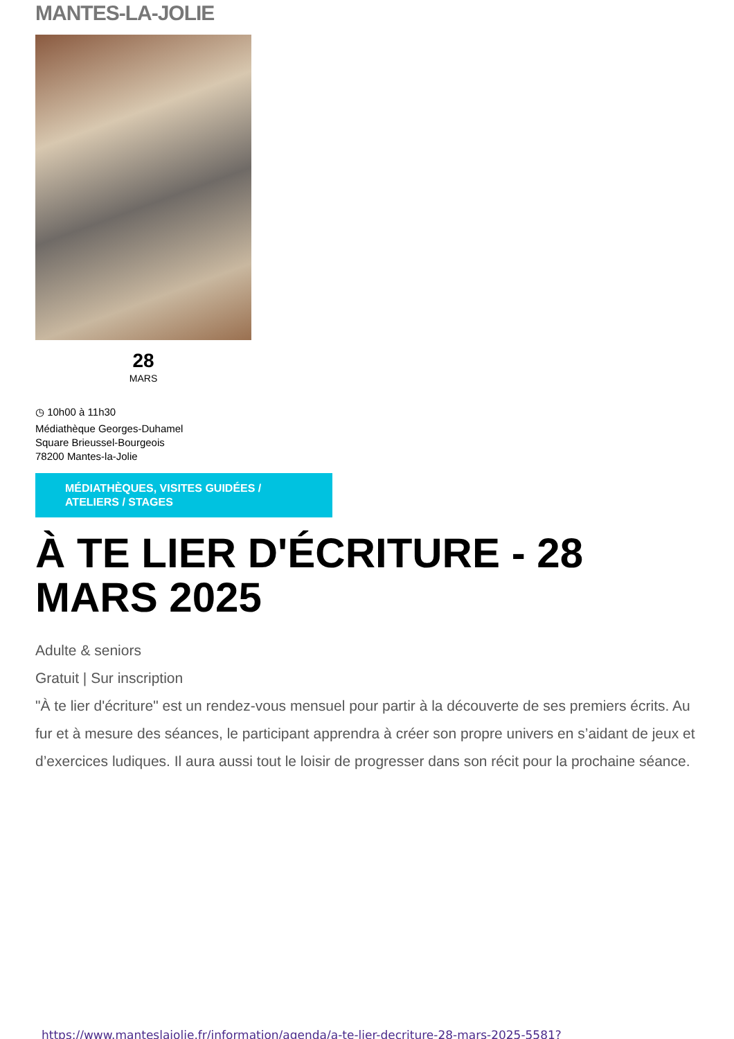MANTES-LA-JOLIE
28
MARS
◷ 10h00 à 11h30
Médiathèque Georges-Duhamel
Square Brieussel-Bourgeois
78200 Mantes-la-Jolie
MÉDIATHÈQUES, VISITES GUIDÉES / ATELIERS / STAGES
À TE LIER D'ÉCRITURE - 28 MARS 2025
Adulte & seniors
Gratuit | Sur inscription
"À te lier d'écriture" est un rendez-vous mensuel pour partir à la découverte de ses premiers écrits. Au fur et à mesure des séances, le participant apprendra à créer son propre univers en s’aidant de jeux et d’exercices ludiques. Il aura aussi tout le loisir de progresser dans son récit pour la prochaine séance.
https://www.manteslajolie.fr/information/agenda/a-te-lier-decriture-28-mars-2025-5581?